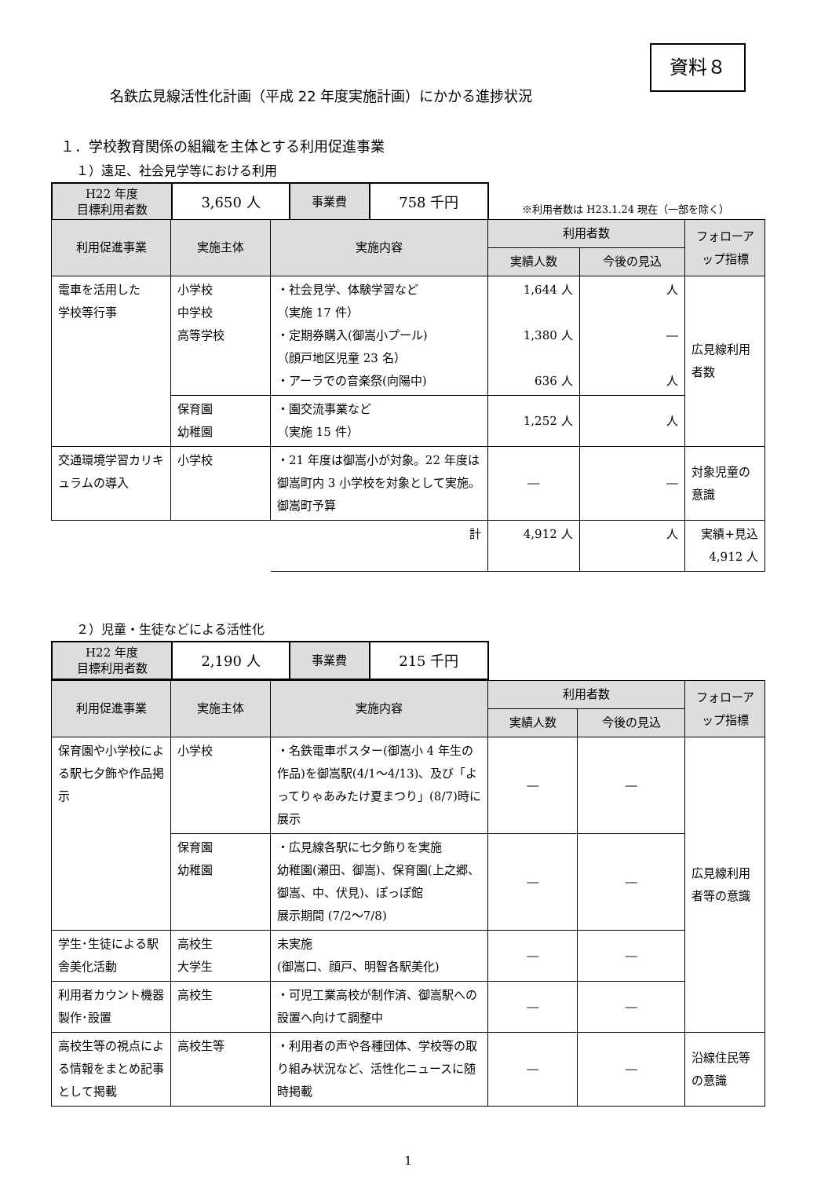資料８
名鉄広見線活性化計画（平成 22 年度実施計画）にかかる進捗状況
１．学校教育関係の組織を主体とする利用促進事業
１）遠足、社会見学等における利用
| H22 年度 目標利用者数 | 3,650 人 | 事業費 | 758 千円 |
※利用者数は H23.1.24 現在（一部を除く）
| 利用促進事業 | 実施主体 | 実施内容 | 利用者数 | | フォローアップ指標 |
| --- | --- | --- | --- | --- | --- |
| | | | 実績人数 | 今後の見込 | |
| 電車を活用した 学校等行事 | 小学校 中学校 高等学校 | ・社会見学、体験学習など （実施 17 件） ・定期券購入(御嵩小プール) （顔戸地区児童 23 名） ・アーラでの音楽祭(向陽中) | 1,644 人 1,380 人 636 人 | 人 ― 人 | 広見線利用者数 |
| | 保育園 幼稚園 | ・園交流事業など （実施 15 件） | 1,252 人 | 人 | |
| 交通環境学習カリキュラムの導入 | 小学校 | ・21 年度は御嵩小が対象。22 年度は御嵩町内 3 小学校を対象として実施。 御嵩町予算 | ― | ― | 対象児童の意識 |
| | | 計 | 4,912 人 | 人 | 実績+見込 4,912 人 |
２）児童・生徒などによる活性化
| H22 年度 目標利用者数 | 2,190 人 | 事業費 | 215 千円 |
| 利用促進事業 | 実施主体 | 実施内容 | 利用者数 | | フォローアップ指標 |
| --- | --- | --- | --- | --- | --- |
| | | | 実績人数 | 今後の見込 | |
| 保育園や小学校による駅七夕飾や作品掲示 | 小学校 | ・名鉄電車ポスター(御嵩小 4 年生の作品)を御嵩駅(4/1～4/13)、及び「よってりゃあみたけ夏まつり」(8/7)時に展示 | ― | ― | 広見線利用者等の意識 |
| | 保育園 幼稚園 | ・広見線各駅に七夕飾りを実施 幼稚園(瀬田、御嵩)、保育園(上之郷、御嵩、中、伏見)、ぽっぽ館 展示期間 (7/2～7/8) | ― | ― | |
| 学生･生徒による駅舎美化活動 | 高校生 大学生 | 未実施 (御嵩口、顔戸、明智各駅美化) | ― | ― | |
| 利用者カウント機器製作･設置 | 高校生 | ・可児工業高校が制作済、御嵩駅への設置へ向けて調整中 | ― | ― | |
| 高校生等の視点による情報をまとめ記事として掲載 | 高校生等 | ・利用者の声や各種団体、学校等の取り組み状況など、活性化ニュースに随時掲載 | ― | ― | 沿線住民等の意識 |
1